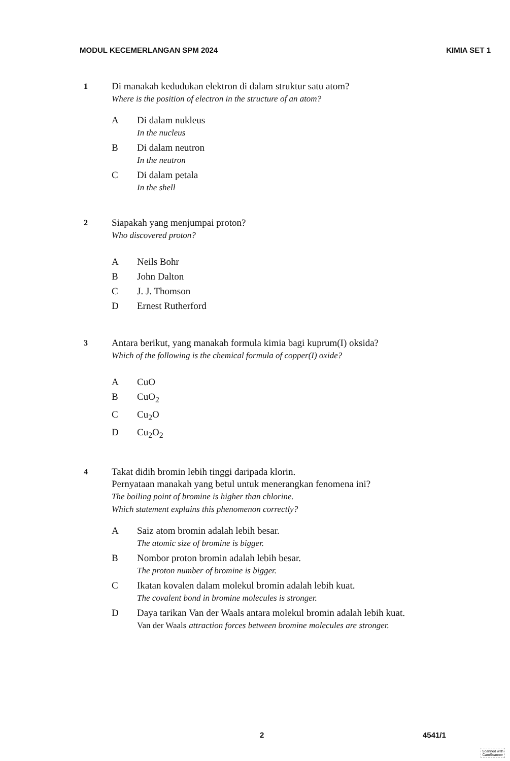MODUL KECEMERLANGAN SPM 2024 KIMIA SET 1
1
Di manakah kedudukan elektron di dalam struktur satu atom?
Where is the position of electron in the structure of an atom?
A Di dalam nukleus
In the nucleus
B Di dalam neutron
In the neutron
C Di dalam petala
In the shell
2
Siapakah yang menjumpai proton?
Who discovered proton?
A Neils Bohr
B John Dalton
C J. J. Thomson
D Ernest Rutherford
3
Antara berikut, yang manakah formula kimia bagi kuprum(I) oksida?
Which of the following is the chemical formula of copper(I) oxide?
A CuO
B CuO<sub>2</sub>
C Cu<sub>2</sub>O
D Cu<sub>2</sub>O<sub>2</sub>
4
Takat didih bromin lebih tinggi daripada klorin.
Pernyataan manakah yang betul untuk menerangkan fenomena ini?
The boiling point of bromine is higher than chlorine.
Which statement explains this phenomenon correctly?
A Saiz atom bromin adalah lebih besar.
The atomic size of bromine is bigger.
B Nombor proton bromin adalah lebih besar.
The proton number of bromine is bigger.
C Ikatan kovalen dalam molekul bromin adalah lebih kuat.
The covalent bond in bromine molecules is stronger.
D Daya tarikan Van der Waals antara molekul bromin adalah lebih kuat.
Van der Waals attraction forces between bromine molecules are stronger.
2 4541/1
Scanned with
CamScanner